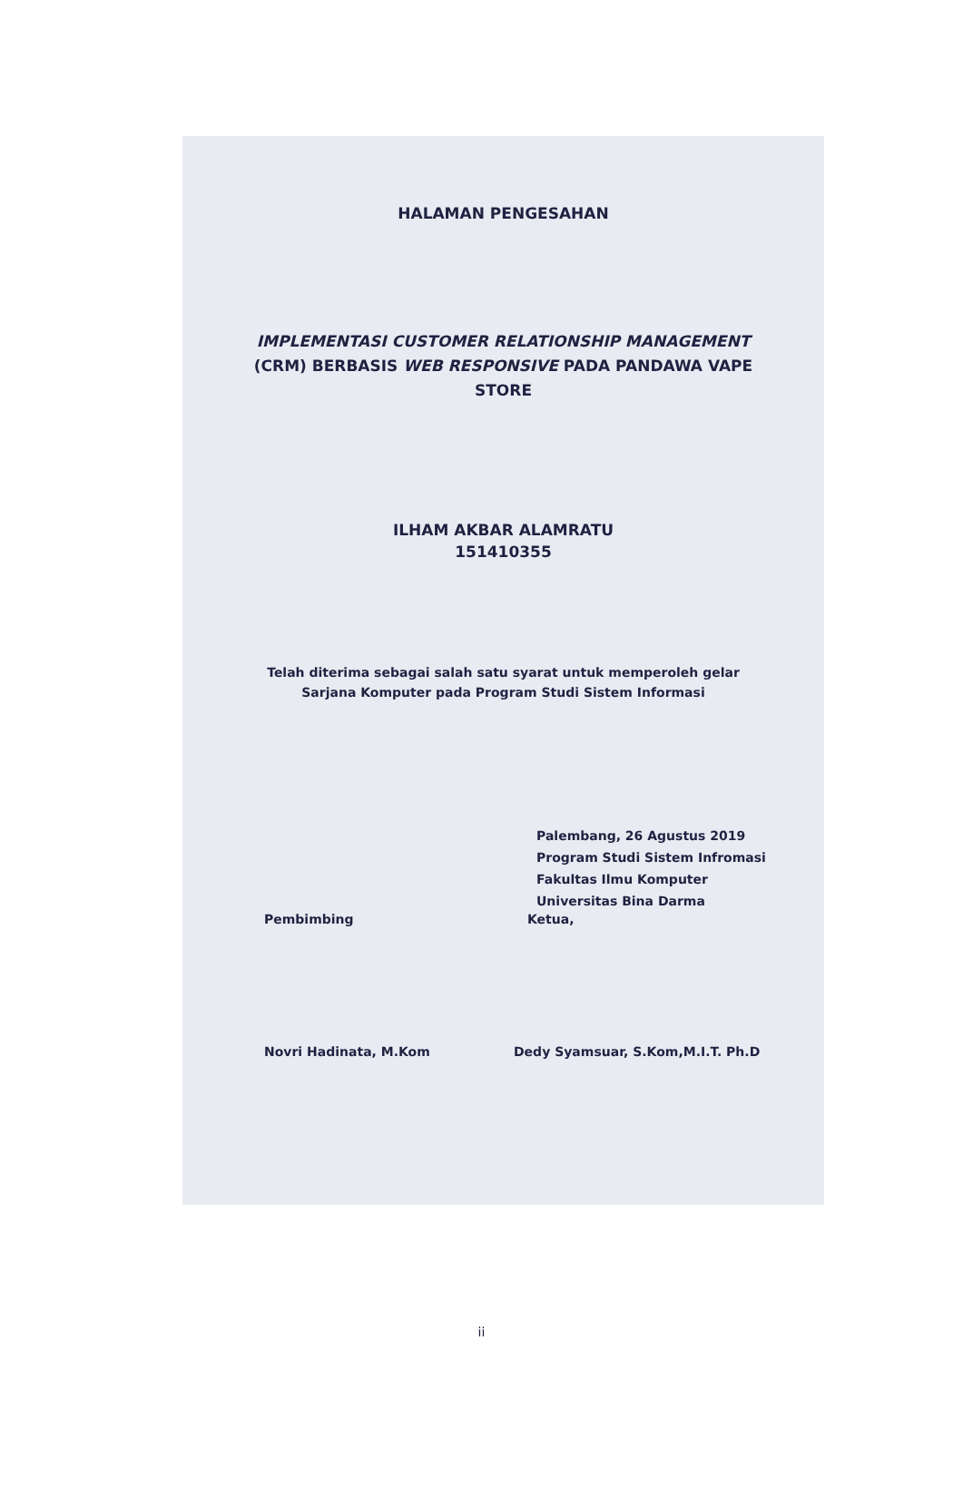HALAMAN PENGESAHAN
IMPLEMENTASI CUSTOMER RELATIONSHIP MANAGEMENT
(CRM) BERBASIS WEB RESPONSIVE PADA PANDAWA VAPE
STORE
ILHAM AKBAR ALAMRATU
151410355
Telah diterima sebagai salah satu syarat untuk memperoleh gelar
Sarjana Komputer pada Program Studi Sistem Informasi
Palembang, 26 Agustus 2019
Program Studi Sistem Infromasi
Fakultas Ilmu Komputer
Universitas Bina Darma
Pembimbing Ketua,
Novri Hadinata, M.Kom Dedy Syamsuar, S.Kom,M.I.T. Ph.D
ii